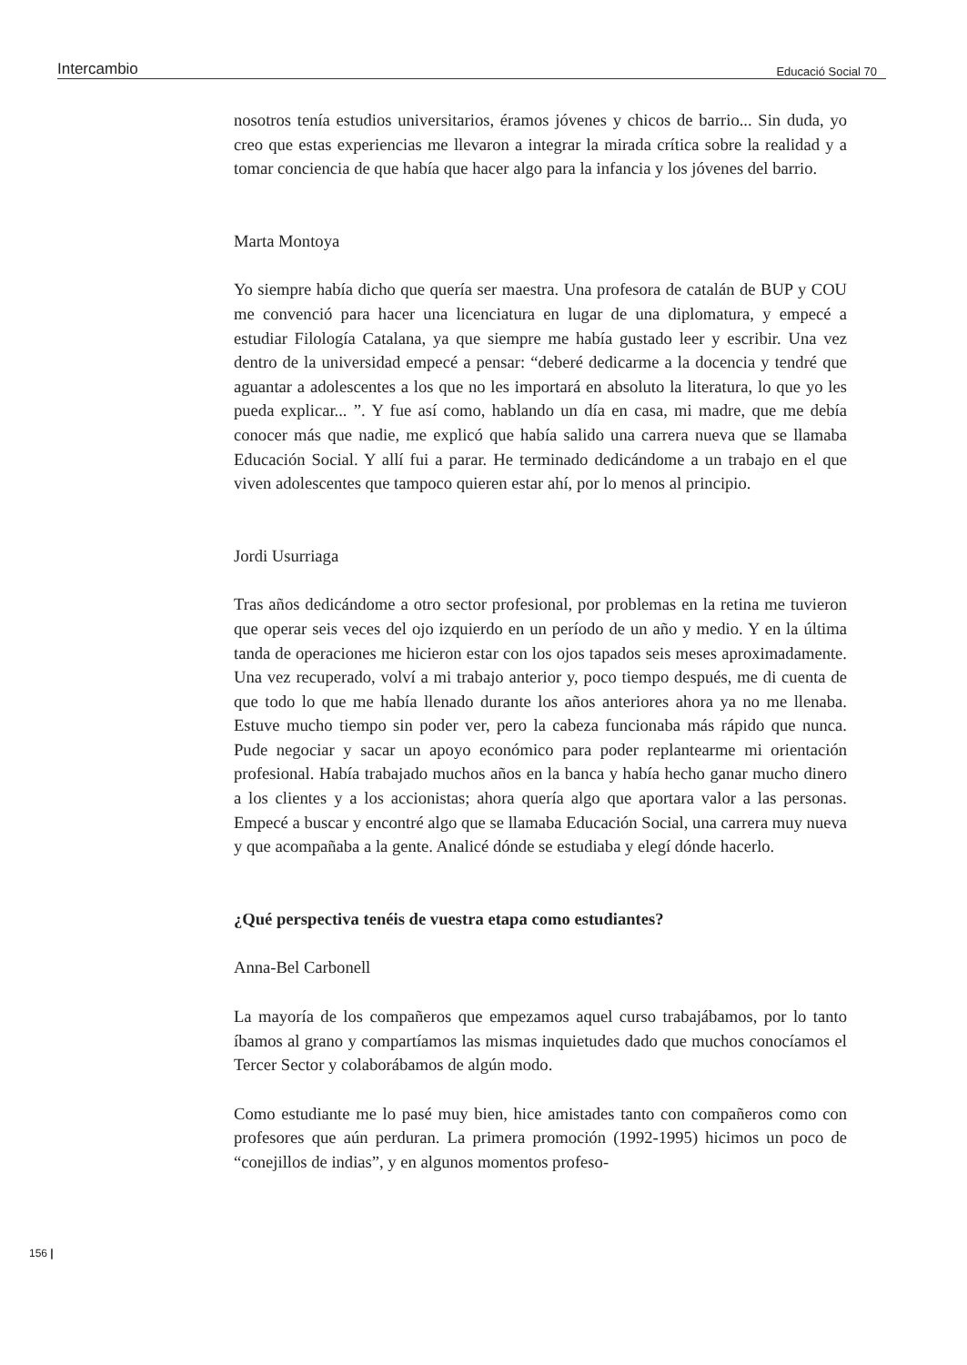Intercambio Educació Social 70
nosotros tenía estudios universitarios, éramos jóvenes y chicos de barrio... Sin duda, yo creo que estas experiencias me llevaron a integrar la mirada crítica sobre la realidad y a tomar conciencia de que había que hacer algo para la infancia y los jóvenes del barrio.
Marta Montoya
Yo siempre había dicho que quería ser maestra. Una profesora de catalán de BUP y COU me convenció para hacer una licenciatura en lugar de una diplomatura, y empecé a estudiar Filología Catalana, ya que siempre me había gustado leer y escribir. Una vez dentro de la universidad empecé a pensar: “deberé dedicarme a la docencia y tendré que aguantar a adolescentes a los que no les importará en absoluto la literatura, lo que yo les pueda explicar... ”. Y fue así como, hablando un día en casa, mi madre, que me debía conocer más que nadie, me explicó que había salido una carrera nueva que se llamaba Educación Social. Y allí fui a parar. He terminado dedicándome a un trabajo en el que viven adolescentes que tampoco quieren estar ahí, por lo menos al principio.
Jordi Usurriaga
Tras años dedicándome a otro sector profesional, por problemas en la retina me tuvieron que operar seis veces del ojo izquierdo en un período de un año y medio. Y en la última tanda de operaciones me hicieron estar con los ojos tapados seis meses aproximadamente. Una vez recuperado, volví a mi trabajo anterior y, poco tiempo después, me di cuenta de que todo lo que me había llenado durante los años anteriores ahora ya no me llenaba. Estuve mucho tiempo sin poder ver, pero la cabeza funcionaba más rápido que nunca. Pude negociar y sacar un apoyo económico para poder replantearme mi orientación profesional. Había trabajado muchos años en la banca y había hecho ganar mucho dinero a los clientes y a los accionistas; ahora quería algo que aportara valor a las personas. Empecé a buscar y encontré algo que se llamaba Educación Social, una carrera muy nueva y que acompañaba a la gente. Analicé dónde se estudiaba y elegí dónde hacerlo.
¿Qué perspectiva tenéis de vuestra etapa como estudiantes?
Anna-Bel Carbonell
La mayoría de los compañeros que empezamos aquel curso trabajábamos, por lo tanto íbamos al grano y compartíamos las mismas inquietudes dado que muchos conocíamos el Tercer Sector y colaborábamos de algún modo.
Como estudiante me lo pasé muy bien, hice amistades tanto con compañeros como con profesores que aún perduran. La primera promoción (1992-1995) hicimos un poco de “conejillos de indias”, y en algunos momentos profeso-
156 |